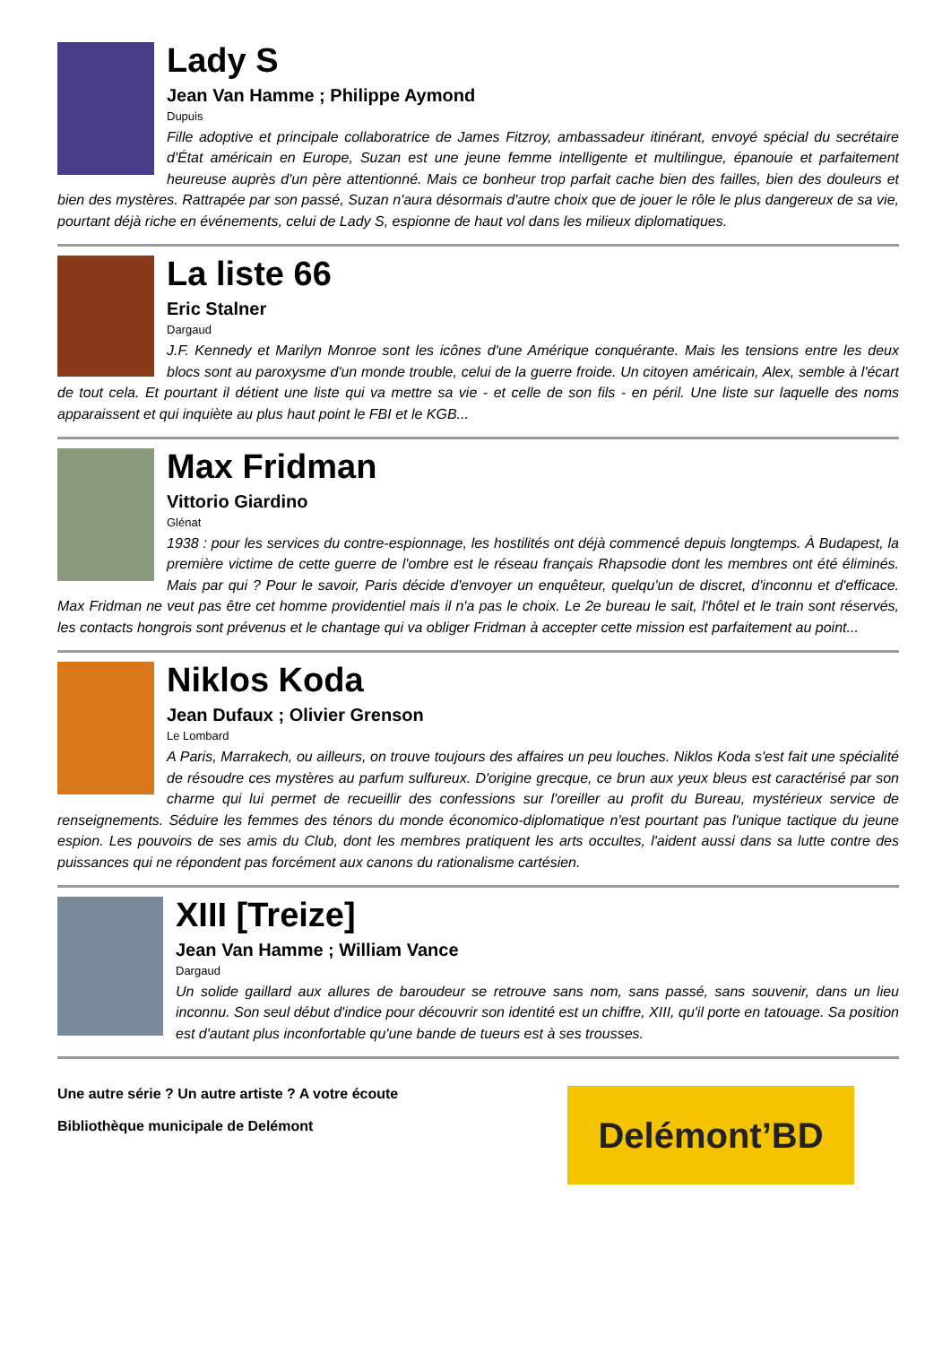Lady S
Jean Van Hamme ; Philippe Aymond
Dupuis
Fille adoptive et principale collaboratrice de James Fitzroy, ambassadeur itinérant, envoyé spécial du secrétaire d'État américain en Europe, Suzan est une jeune femme intelligente et multilingue, épanouie et parfaitement heureuse auprès d'un père attentionné. Mais ce bonheur trop parfait cache bien des failles, bien des douleurs et bien des mystères. Rattrapée par son passé, Suzan n'aura désormais d'autre choix que de jouer le rôle le plus dangereux de sa vie, pourtant déjà riche en événements, celui de Lady S, espionne de haut vol dans les milieux diplomatiques.
La liste 66
Eric Stalner
Dargaud
J.F. Kennedy et Marilyn Monroe sont les icônes d'une Amérique conquérante. Mais les tensions entre les deux blocs sont au paroxysme d'un monde trouble, celui de la guerre froide. Un citoyen américain, Alex, semble à l'écart de tout cela. Et pourtant il détient une liste qui va mettre sa vie - et celle de son fils - en péril. Une liste sur laquelle des noms apparaissent et qui inquiète au plus haut point le FBI et le KGB...
Max Fridman
Vittorio Giardino
Glénat
1938 : pour les services du contre-espionnage, les hostilités ont déjà commencé depuis longtemps. À Budapest, la première victime de cette guerre de l'ombre est le réseau français Rhapsodie dont les membres ont été éliminés. Mais par qui ? Pour le savoir, Paris décide d'envoyer un enquêteur, quelqu'un de discret, d'inconnu et d'efficace. Max Fridman ne veut pas être cet homme providentiel mais il n'a pas le choix. Le 2e bureau le sait, l'hôtel et le train sont réservés, les contacts hongrois sont prévenus et le chantage qui va obliger Fridman à accepter cette mission est parfaitement au point...
Niklos Koda
Jean Dufaux ; Olivier Grenson
Le Lombard
A Paris, Marrakech, ou ailleurs, on trouve toujours des affaires un peu louches. Niklos Koda s'est fait une spécialité de résoudre ces mystères au parfum sulfureux. D'origine grecque, ce brun aux yeux bleus est caractérisé par son charme qui lui permet de recueillir des confessions sur l'oreiller au profit du Bureau, mystérieux service de renseignements. Séduire les femmes des ténors du monde économico-diplomatique n'est pourtant pas l'unique tactique du jeune espion. Les pouvoirs de ses amis du Club, dont les membres pratiquent les arts occultes, l'aident aussi dans sa lutte contre des puissances qui ne répondent pas forcément aux canons du rationalisme cartésien.
XIII [Treize]
Jean Van Hamme ; William Vance
Dargaud
Un solide gaillard aux allures de baroudeur se retrouve sans nom, sans passé, sans souvenir, dans un lieu inconnu. Son seul début d'indice pour découvrir son identité est un chiffre, XIII, qu'il porte en tatouage. Sa position est d'autant plus inconfortable qu'une bande de tueurs est à ses trousses.
Une autre série ? Un autre artiste ? A votre écoute
Bibliothèque municipale de Delémont
Delémont’ BD